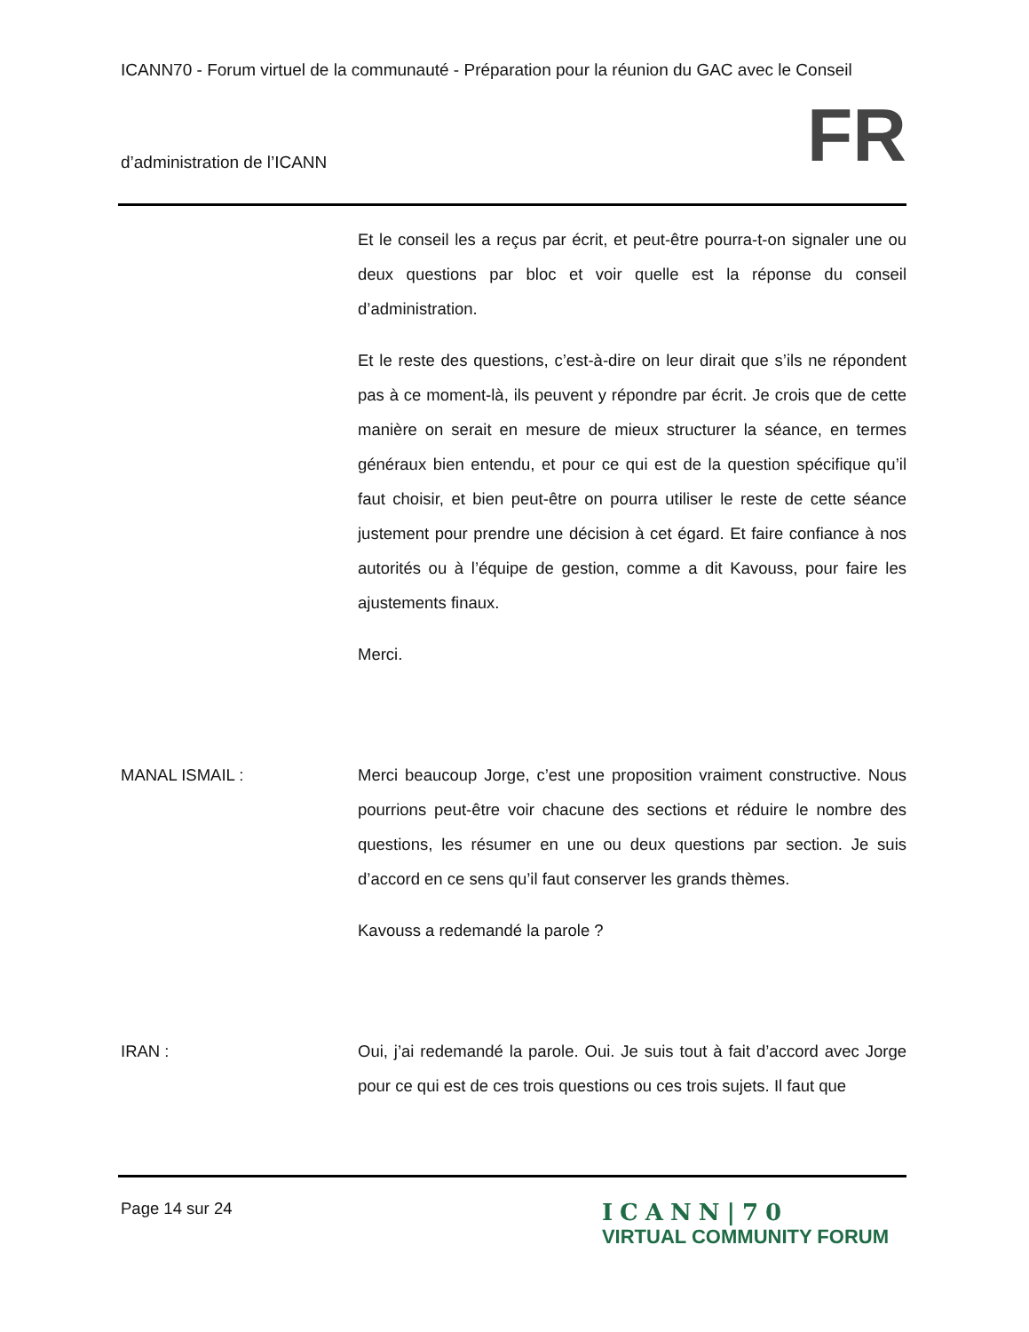ICANN70 - Forum virtuel de la communauté - Préparation pour la réunion du GAC avec le Conseil
d’administration de l’ICANN FR
Et le conseil les a reçus par écrit, et peut-être pourra-t-on signaler une ou deux questions par bloc et voir quelle est la réponse du conseil d’administration.
Et le reste des questions, c’est-à-dire on leur dirait que s’ils ne répondent pas à ce moment-là, ils peuvent y répondre par écrit. Je crois que de cette manière on serait en mesure de mieux structurer la séance, en termes généraux bien entendu, et pour ce qui est de la question spécifique qu’il faut choisir, et bien peut-être on pourra utiliser le reste de cette séance justement pour prendre une décision à cet égard. Et faire confiance à nos autorités ou à l’équipe de gestion, comme a dit Kavouss, pour faire les ajustements finaux.
Merci.
MANAL ISMAIL : Merci beaucoup Jorge, c’est une proposition vraiment constructive. Nous pourrions peut-être voir chacune des sections et réduire le nombre des questions, les résumer en une ou deux questions par section. Je suis d’accord en ce sens qu’il faut conserver les grands thèmes.
Kavouss a redemandé la parole ?
IRAN : Oui, j’ai redemandé la parole. Oui. Je suis tout à fait d’accord avec Jorge pour ce qui est de ces trois questions ou ces trois sujets. Il faut que
Page 14 sur 24
ICANN|70
VIRTUAL COMMUNITY FORUM